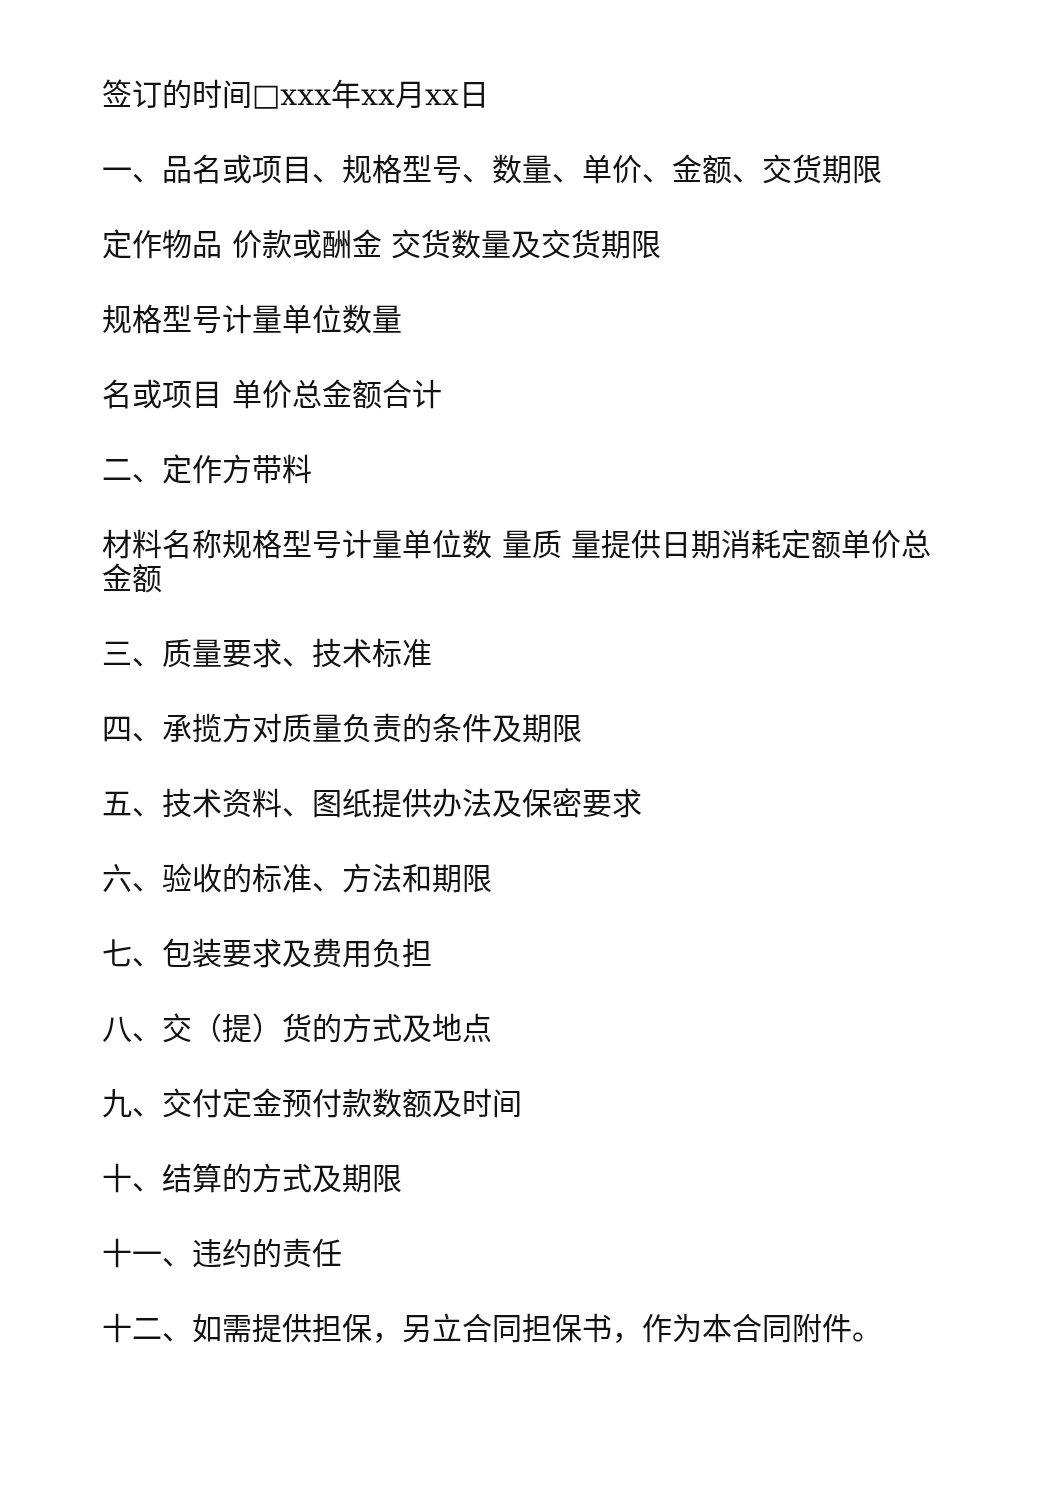签订的时间□xxx年xx月xx日
一、品名或项目、规格型号、数量、单价、金额、交货期限
定作物品 价款或酬金 交货数量及交货期限
规格型号计量单位数量
名或项目 单价总金额合计
二、定作方带料
材料名称规格型号计量单位数 量质 量提供日期消耗定额单价总金额
三、质量要求、技术标准
四、承揽方对质量负责的条件及期限
五、技术资料、图纸提供办法及保密要求
六、验收的标准、方法和期限
七、包装要求及费用负担
八、交（提）货的方式及地点
九、交付定金预付款数额及时间
十、结算的方式及期限
十一、违约的责任
十二、如需提供担保，另立合同担保书，作为本合同附件。